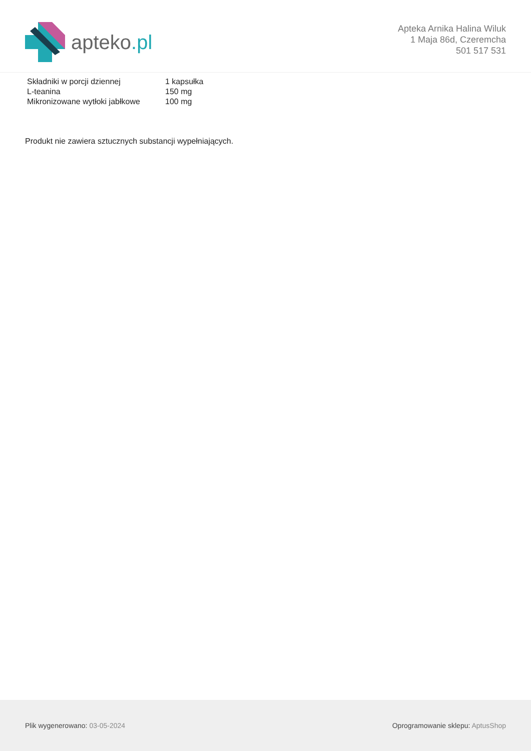apteko.pl
Apteka Arnika Halina Wiluk
1 Maja 86d, Czeremcha
501 517 531
| Składniki w porcji dziennej | 1 kapsułka |
| L-teanina | 150 mg |
| Mikronizowane wytłoki jabłkowe | 100 mg |
Produkt nie zawiera sztucznych substancji wypełniających.
Plik wygenerowano: 03-05-2024
Oprogramowanie sklepu: AptusShop